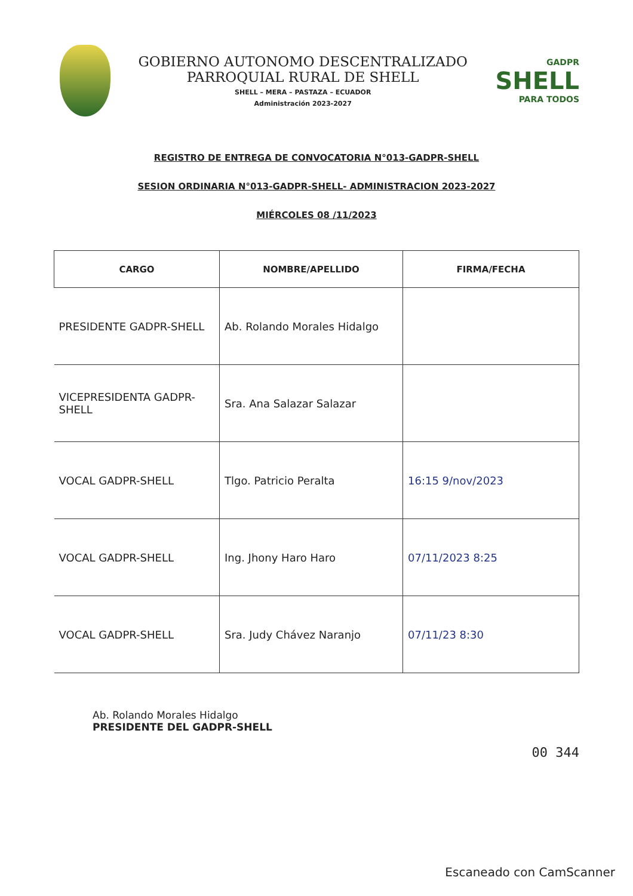GOBIERNO AUTONOMO DESCENTRALIZADO
PARROQUIAL RURAL DE SHELL
SHELL – MERA – PASTAZA – ECUADOR
Administración 2023-2027
GADPR
SHELL
PARA TODOS
REGISTRO DE ENTREGA DE CONVOCATORIA N°013-GADPR-SHELL
SESION ORDINARIA N°013-GADPR-SHELL- ADMINISTRACION 2023-2027
MIÉRCOLES 08 /11/2023
| CARGO | NOMBRE/APELLIDO | FIRMA/FECHA |
| --- | --- | --- |
| PRESIDENTE GADPR-SHELL | Ab. Rolando Morales Hidalgo | |
| VICEPRESIDENTA GADPR-SHELL | Sra. Ana Salazar Salazar | |
| VOCAL GADPR-SHELL | Tlgo. Patricio Peralta | 16:15 9/nov/2023 |
| VOCAL GADPR-SHELL | Ing. Jhony Haro Haro | 07/11/2023 8:25 |
| VOCAL GADPR-SHELL | Sra. Judy Chávez Naranjo | 07/11/23 8:30 |
Ab. Rolando Morales Hidalgo
PRESIDENTE DEL GADPR-SHELL
00 344
Escaneado con CamScanner